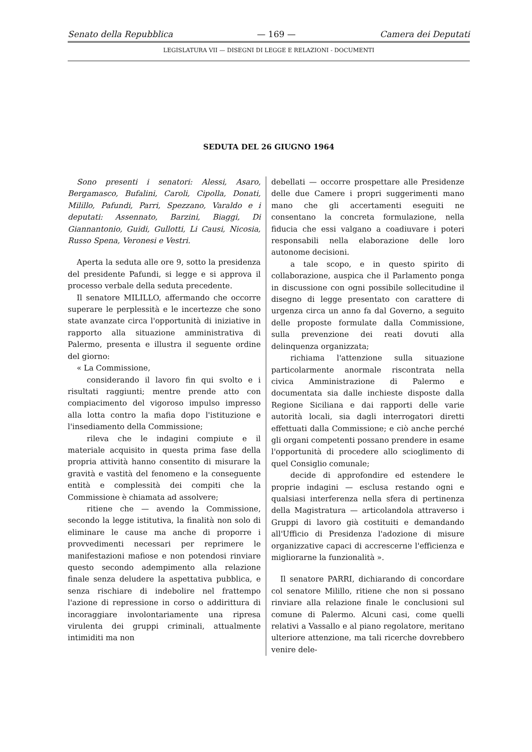Senato della Repubblica — 169 — Camera dei Deputati
LEGISLATURA VII — DISEGNI DI LEGGE E RELAZIONI - DOCUMENTI
SEDUTA DEL 26 GIUGNO 1964
Sono presenti i senatori: Alessi, Asaro, Bergamasco, Bufalini, Caroli, Cipolla, Donati, Milillo, Pafundi, Parri, Spezzano, Varaldo e i deputati: Assennato, Barzini, Biaggi, Di Giannantonio, Guidi, Gullotti, Li Causi, Nicosia, Russo Spena, Veronesi e Vestri.
Aperta la seduta alle ore 9, sotto la presidenza del presidente Pafundi, si legge e si approva il processo verbale della seduta precedente.
Il senatore MILILLO, affermando che occorre superare le perplessità e le incertezze che sono state avanzate circa l'opportunità di iniziative in rapporto alla situazione amministrativa di Palermo, presenta e illustra il seguente ordine del giorno:
« La Commissione,
considerando il lavoro fin qui svolto e i risultati raggiunti; mentre prende atto con compiacimento del vigoroso impulso impresso alla lotta contro la mafia dopo l'istituzione e l'insediamento della Commissione;
rileva che le indagini compiute e il materiale acquisito in questa prima fase della propria attività hanno consentito di misurare la gravità e vastità del fenomeno e la conseguente entità e complessità dei compiti che la Commissione è chiamata ad assolvere;
ritiene che — avendo la Commissione, secondo la legge istitutiva, la finalità non solo di eliminare le cause ma anche di proporre i provvedimenti necessari per reprimere le manifestazioni mafiose e non potendosi rinviare questo secondo adempimento alla relazione finale senza deludere la aspettativa pubblica, e senza rischiare di indebolire nel frattempo l'azione di repressione in corso o addirittura di incoraggiare involontariamente una ripresa virulenta dei gruppi criminali, attualmente intimiditi ma non
debellati — occorre prospettare alle Presidenze delle due Camere i propri suggerimenti mano mano che gli accertamenti eseguiti ne consentano la concreta formulazione, nella fiducia che essi valgano a coadiuvare i poteri responsabili nella elaborazione delle loro autonome decisioni.
a tale scopo, e in questo spirito di collaborazione, auspica che il Parlamento ponga in discussione con ogni possibile sollecitudine il disegno di legge presentato con carattere di urgenza circa un anno fa dal Governo, a seguito delle proposte formulate dalla Commissione, sulla prevenzione dei reati dovuti alla delinquenza organizzata;
richiama l'attenzione sulla situazione particolarmente anormale riscontrata nella civica Amministrazione di Palermo e documentata sia dalle inchieste disposte dalla Regione Siciliana e dai rapporti delle varie autorità locali, sia dagli interrogatori diretti effettuati dalla Commissione; e ciò anche perché gli organi competenti possano prendere in esame l'opportunità di procedere allo scioglimento di quel Consiglio comunale;
decide di approfondire ed estendere le proprie indagini — esclusa restando ogni e qualsiasi interferenza nella sfera di pertinenza della Magistratura — articolandola attraverso i Gruppi di lavoro già costituiti e demandando all'Ufficio di Presidenza l'adozione di misure organizzative capaci di accrescerne l'efficienza e migliorarne la funzionalità ».
Il senatore PARRI, dichiarando di concordare col senatore Milillo, ritiene che non si possano rinviare alla relazione finale le conclusioni sul comune di Palermo. Alcuni casi, come quelli relativi a Vassallo e al piano regolatore, meritano ulteriore attenzione, ma tali ricerche dovrebbero venire dele-